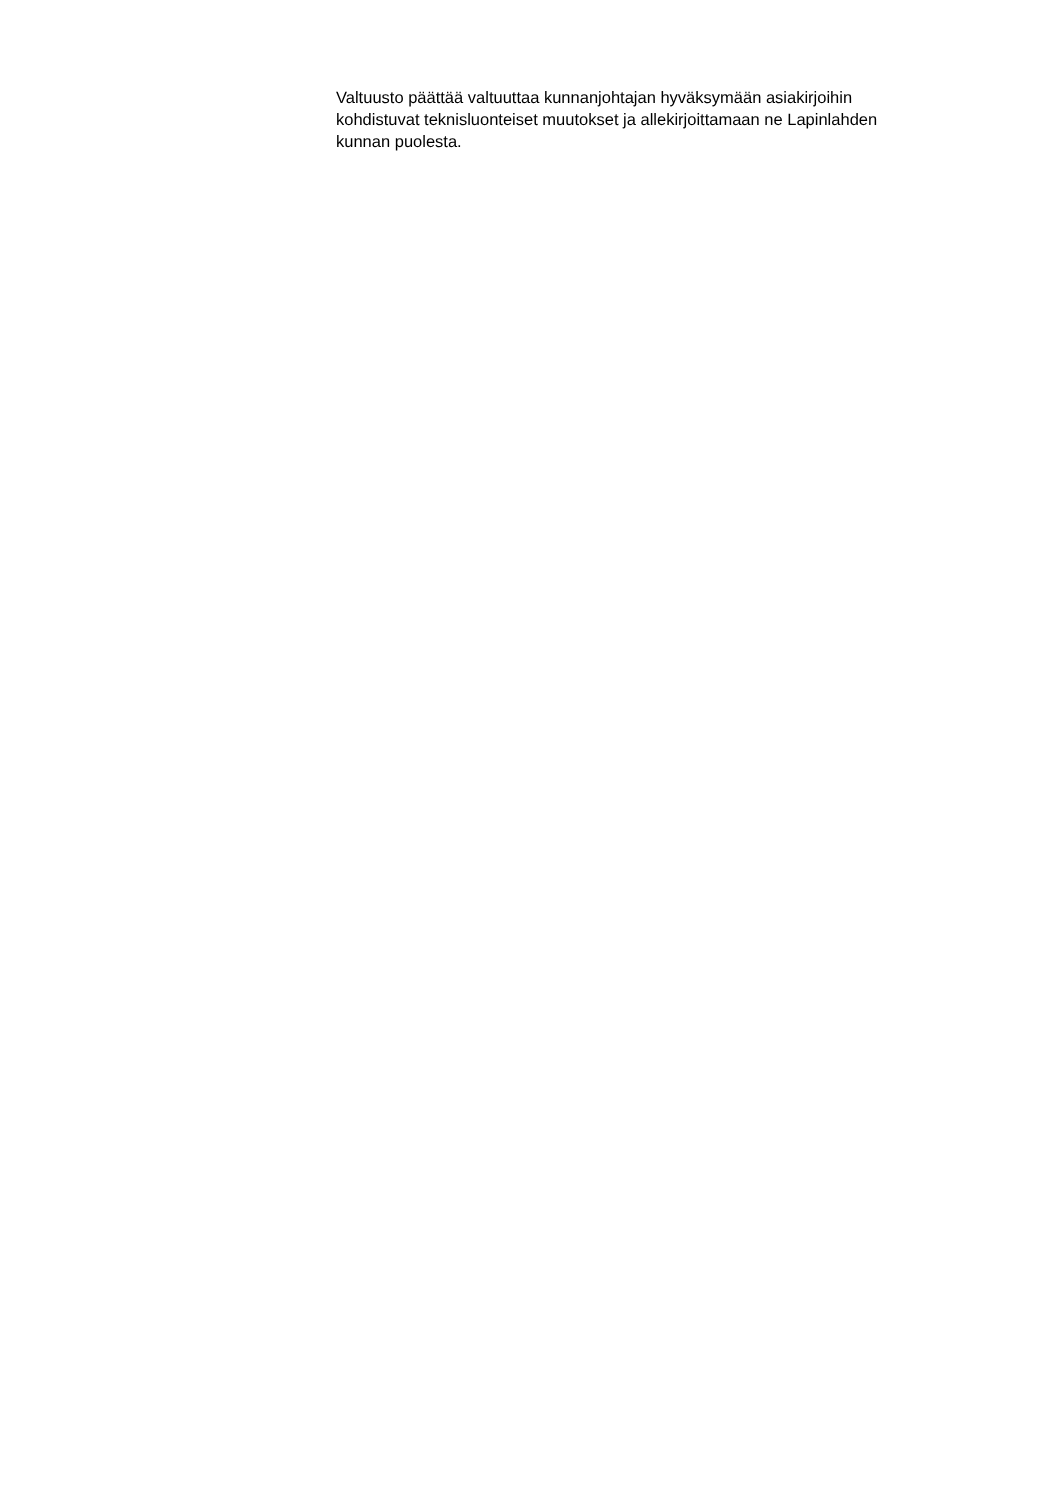Valtuusto päättää valtuuttaa kunnanjohtajan hyväksymään asiakirjoihin
kohdistuvat teknisluonteiset muutokset ja allekirjoittamaan ne Lapinlahden
kunnan puolesta.